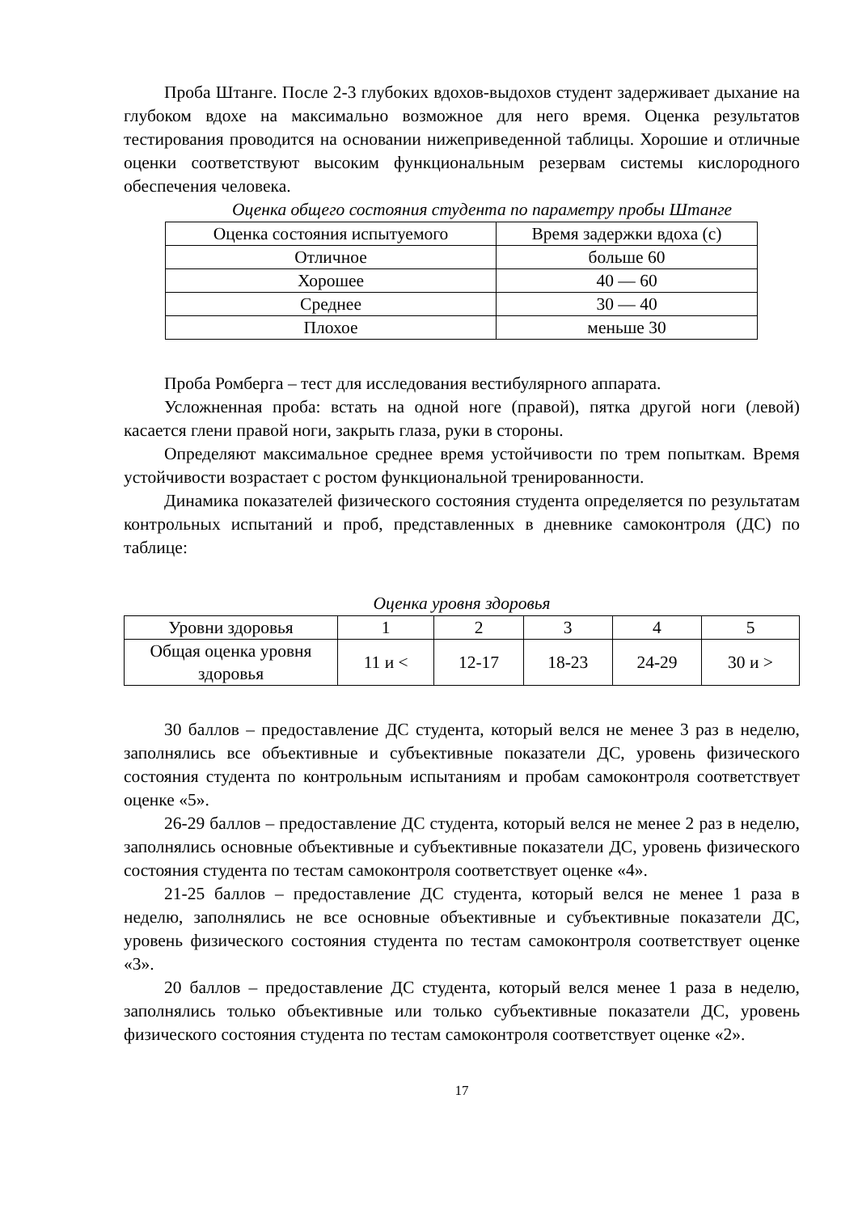Проба Штанге. После 2-3 глубоких вдохов-выдохов студент задерживает дыхание на глубоком вдохе на максимально возможное для него время. Оценка результатов тестирования проводится на основании нижеприведенной таблицы. Хорошие и отличные оценки соответствуют высоким функциональным резервам системы кислородного обеспечения человека.
Оценка общего состояния студента по параметру пробы Штанге
| Оценка состояния испытуемого | Время задержки вдоха (с) |
| Отличное | больше 60 |
| Хорошее | 40 — 60 |
| Среднее | 30 — 40 |
| Плохое | меньше 30 |
Проба Ромберга – тест для исследования вестибулярного аппарата.
Усложненная проба: встать на одной ноге (правой), пятка другой ноги (левой) касается глени правой ноги, закрыть глаза, руки в стороны.
Определяют максимальное среднее время устойчивости по трем попыткам. Время устойчивости возрастает с ростом функциональной тренированности.
Динамика показателей физического состояния студента определяется по результатам контрольных испытаний и проб, представленных в дневнике самоконтроля (ДС) по таблице:
Оценка уровня здоровья
| Уровни здоровья | 1 | 2 | 3 | 4 | 5 |
| Общая оценка уровня здоровья | 11 и < | 12-17 | 18-23 | 24-29 | 30 и > |
30 баллов – предоставление ДС студента, который велся не менее 3 раз в неделю, заполнялись все объективные и субъективные показатели ДС, уровень физического состояния студента по контрольным испытаниям и пробам самоконтроля соответствует оценке «5».
26-29 баллов – предоставление ДС студента, который велся не менее 2 раз в неделю, заполнялись основные объективные и субъективные показатели ДС, уровень физического состояния студента по тестам самоконтроля соответствует оценке «4».
21-25 баллов – предоставление ДС студента, который велся не менее 1 раза в неделю, заполнялись не все основные объективные и субъективные показатели ДС, уровень физического состояния студента по тестам самоконтроля соответствует оценке «3».
20 баллов – предоставление ДС студента, который велся менее 1 раза в неделю, заполнялись только объективные или только субъективные показатели ДС, уровень физического состояния студента по тестам самоконтроля соответствует оценке «2».
17